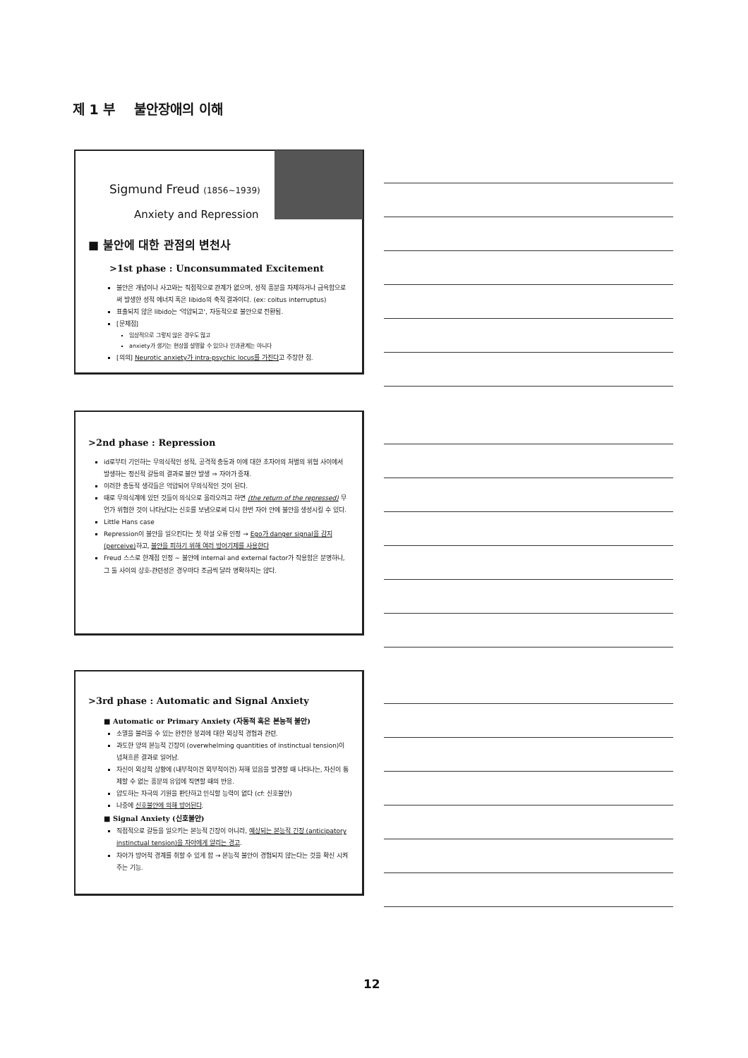제 1 부 불안장애의 이해
Sigmund Freud (1856~1939)
Anxiety and Repression
■ 불안에 대한 관점의 변천사
>1st phase : Unconsummated Excitement
불안은 개념이나 사고와는 직접적으로 관계가 없으며, 성적 흥분을 자제하거나 금욕함으로써 발생한 성적 에너지 혹은 libido의 축적 결과이다. (ex: coitus interruptus)
표출되지 않은 libido는 '억압되고', 자동적으로 불안으로 전환됨.
[문제점]
임상적으로 그렇지 않은 경우도 많고
anxiety가 생기는 현상을 설명할 수 있으나 인과관계는 아니다
[의의] Neurotic anxiety가 intra-psychic locus를 가진다고 주장한 점.
>2nd phase : Repression
id로부터 기인하는 무의식적인 성적, 공격적 충동과 이에 대한 초자아의 처벌의 위협 사이에서 발생하는 정신적 갈등의 결과로 불안 발생 ⇒ 자아가 중재.
이러한 충동적 생각들은 억압되어 무의식적인 것이 된다.
때로 무의식계에 있던 것들이 의식으로 올라오려고 하면 (the return of the repressed) 무언가 위험한 것이 나타났다는 신호를 보냄으로써 다시 한번 자아 안에 불안을 생성시킬 수 있다.
Little Hans case
Repression이 불안을 일으킨다는 첫 학설 오류 인정 → Ego가 danger signal을 감지(perceive) 하고, 불안을 피하기 위해 여러 방어기제를 사용한다
Freud 스스로 한계점 인정 ~ 불안에 internal and external factor가 작용함은 분명하나, 그 둘 사이의 상호-관련성은 경우마다 조금씩 달라 명확하지는 않다.
>3rd phase : Automatic and Signal Anxiety
■ Automatic or Primary Anxiety (자동적 혹은 본능적 불안)
소멸을 불러올 수 있는 완전한 붕괴에 대한 외상적 경험과 관련.
과도한 양의 본능적 긴장이 (overwhelming quantities of instinctual tension)이 넘쳐흐른 결과로 일어남.
자신이 외상적 상황에 (내부적이건 외부적이건) 처해 있음을 발견할 때 나타나는, 자신이 통제할 수 없는 흥분의 유입에 직면할 때의 반응.
압도하는 자극의 기원을 판단하고 인식할 능력이 없다 (cf: 신호불안)
나중에 신호불안에 의해 방어된다.
■ Signal Anxiety (신호불안)
직접적으로 갈등을 일으키는 본능적 긴장이 아니라, 예상되는 본능적 긴장 (anticipatory instinctual tension)을 자아에게 알리는 경고.
자아가 방어적 경계를 취할 수 있게 함 → 본능적 불안이 경험되지 않는다는 것을 확신 시켜 주는 기능.
12